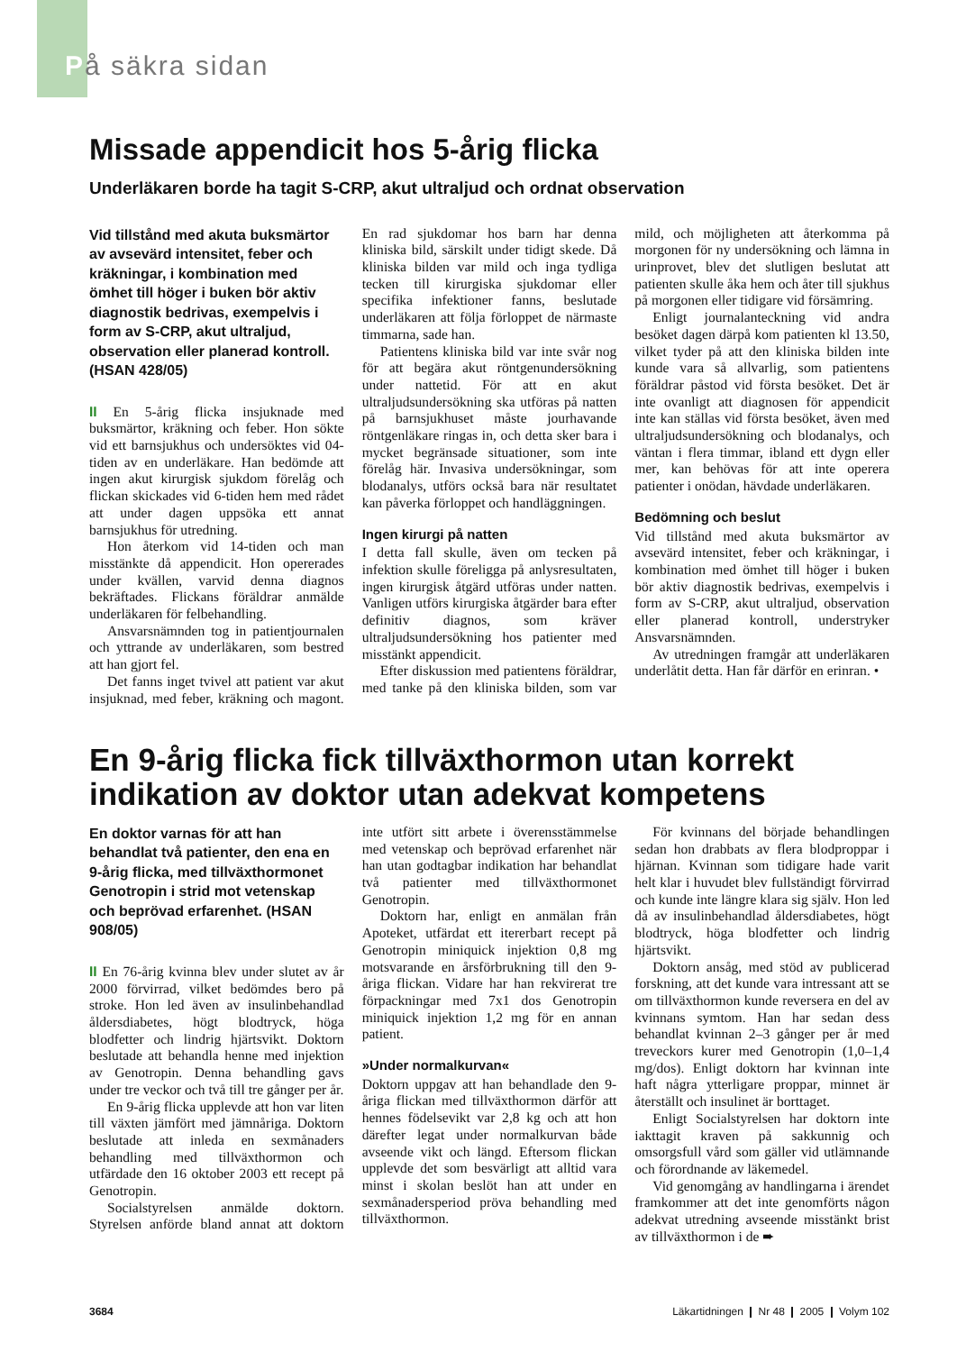På säkra sidan
Missade appendicit hos 5-årig flicka
Underläkaren borde ha tagit S-CRP, akut ultraljud och ordnat observation
Vid tillstånd med akuta buksmärtor av avsevärd intensitet, feber och kräkningar, i kombination med ömhet till höger i buken bör aktiv diagnostik bedrivas, exempelvis i form av S-CRP, akut ultraljud, observation eller planerad kontroll. (HSAN 428/05)
II En 5-årig flicka insjuknade med buksmärtor, kräkning och feber. Hon sökte vid ett barnsjukhus och undersöktes vid 04-tiden av en underläkare. Han bedömde att ingen akut kirurgisk sjukdom förelåg och flickan skickades vid 6-tiden hem med rådet att under dagen uppsöka ett annat barnsjukhus för utredning.
Hon återkom vid 14-tiden och man misstänkte då appendicit. Hon opererades under kvällen, varvid denna diagnos bekräftades. Flickans föräldrar anmälde underläkaren för felbehandling.
Ansvarsnämnden tog in patientjournalen och yttrande av underläkaren, som bestred att han gjort fel.
Det fanns inget tvivel att patient var akut insjuknad, med feber, kräkning och magont. En rad sjukdomar hos barn har denna kliniska bild, särskilt under tidigt skede. Då kliniska bilden var mild och inga tydliga tecken till kirurgiska sjukdomar eller specifika infektioner fanns, beslutade underläkaren att följa förloppet de närmaste timmarna, sade han.
Patientens kliniska bild var inte svår nog för att begära akut röntgenundersökning under nattetid. För att en akut ultraljudsundersökning ska utföras på natten på barnsjukhuset måste jourhavande röntgenläkare ringas in, och detta sker bara i mycket begränsade situationer, som inte förelåg här. Invasiva undersökningar, som blodanalys, utförs också bara när resultatet kan påverka förloppet och handläggningen.
Ingen kirurgi på natten
I detta fall skulle, även om tecken på infektion skulle föreligga på anlysresultaten, ingen kirurgisk åtgärd utföras under natten. Vanligen utförs kirurgiska åtgärder bara efter definitiv diagnos, som kräver ultraljudsundersökning hos patienter med misstänkt appendicit.
Efter diskussion med patientens föräldrar, med tanke på den kliniska bilden, som var mild, och möjligheten att återkomma på morgonen för ny undersökning och lämna in urinprovet, blev det slutligen beslutat att patienten skulle åka hem och åter till sjukhus på morgonen eller tidigare vid försämring.
Enligt journalanteckning vid andra besöket dagen därpå kom patienten kl 13.50, vilket tyder på att den kliniska bilden inte kunde vara så allvarlig, som patientens föräldrar påstod vid första besöket. Det är inte ovanligt att diagnosen för appendicit inte kan ställas vid första besöket, även med ultraljudsundersökning och blodanalys, och väntan i flera timmar, ibland ett dygn eller mer, kan behövas för att inte operera patienter i onödan, hävdade underläkaren.
Bedömning och beslut
Vid tillstånd med akuta buksmärtor av avsevärd intensitet, feber och kräkningar, i kombination med ömhet till höger i buken bör aktiv diagnostik bedrivas, exempelvis i form av S-CRP, akut ultraljud, observation eller planerad kontroll, understryker Ansvarsnämnden.
Av utredningen framgår att underläkaren underlåtit detta. Han får därför en erinran. •
En 9-årig flicka fick tillväxthormon utan korrekt indikation av doktor utan adekvat kompetens
En doktor varnas för att han behandlat två patienter, den ena en 9-årig flicka, med tillväxthormonet Genotropin i strid mot vetenskap och beprövad erfarenhet. (HSAN 908/05)
II En 76-årig kvinna blev under slutet av år 2000 förvirrad, vilket bedömdes bero på stroke. Hon led även av insulinbehandlad åldersdiabetes, högt blodtryck, höga blodfetter och lindrig hjärtsvikt. Doktorn beslutade att behandla henne med injektion av Genotropin. Denna behandling gavs under tre veckor och två till tre gånger per år.
En 9-årig flicka upplevde att hon var liten till växten jämfört med jämnåriga. Doktorn beslutade att inleda en sexmånaders behandling med tillväxthormon och utfärdade den 16 oktober 2003 ett recept på Genotropin.
Socialstyrelsen anmälde doktorn. Styrelsen anförde bland annat att doktorn inte utfört sitt arbete i överensstämmelse med vetenskap och beprövad erfarenhet när han utan godtagbar indikation har behandlat två patienter med tillväxthormonet Genotropin.
Doktorn har, enligt en anmälan från Apoteket, utfärdat ett itererbart recept på Genotropin miniquick injektion 0,8 mg motsvarande en årsförbrukning till den 9-åriga flickan. Vidare har han rekvirerat tre förpackningar med 7x1 dos Genotropin miniquick injektion 1,2 mg för en annan patient.
»Under normalkurvan«
Doktorn uppgav att han behandlade den 9-åriga flickan med tillväxthormon därför att hennes födelsevikt var 2,8 kg och att hon därefter legat under normalkurvan både avseende vikt och längd. Eftersom flickan upplevde det som besvärligt att alltid vara minst i skolan beslöt han att under en sexmånadersperiod pröva behandling med tillväxthormon.
För kvinnans del började behandlingen sedan hon drabbats av flera blodproppar i hjärnan. Kvinnan som tidigare hade varit helt klar i huvudet blev fullständigt förvirrad och kunde inte längre klara sig själv. Hon led då av insulinbehandlad åldersdiabetes, högt blodtryck, höga blodfetter och lindrig hjärtsvikt.
Doktorn ansåg, med stöd av publicerad forskning, att det kunde vara intressant att se om tillväxthormon kunde reversera en del av kvinnans symtom. Han har sedan dess behandlat kvinnan 2–3 gånger per år med treveckors kurer med Genotropin (1,0–1,4 mg/dos). Enligt doktorn har kvinnan inte haft några ytterligare proppar, minnet är återställt och insulinet är borttaget.
Enligt Socialstyrelsen har doktorn inte iakttagit kraven på sakkunnig och omsorgsfull vård som gäller vid utlämnande och förordnande av läkemedel.
Vid genomgång av handlingarna i ärendet framkommer att det inte genomförts någon adekvat utredning avseende misstänkt brist av tillväxthormon i de ➨
3684 Läkartidningen ❙ Nr 48 ❙ 2005 ❙ Volym 102